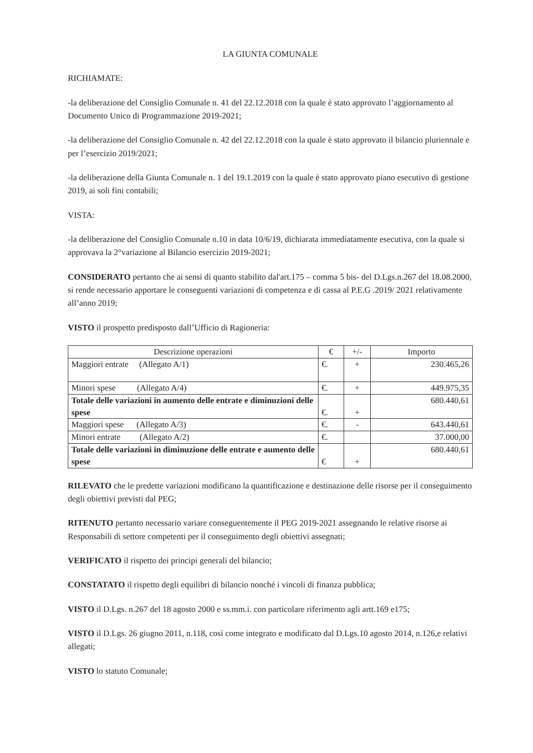LA GIUNTA COMUNALE
RICHIAMATE:
-la deliberazione del Consiglio Comunale n. 41 del 22.12.2018 con la quale è stato approvato l’aggiornamento al Documento Unico di Programmazione 2019-2021;
-la deliberazione del Consiglio Comunale n. 42 del 22.12.2018 con la quale è stato approvato il bilancio pluriennale e per l’esercizio 2019/2021;
-la deliberazione della Giunta Comunale n. 1 del 19.1.2019 con la quale è stato approvato piano esecutivo di gestione 2019, ai soli fini contabili;
VISTA:
-la deliberazione del Consiglio Comunale n.10 in data 10/6/19, dichiarata immediatamente esecutiva, con la quale si approvava la 2°variazione al Bilancio esercizio 2019-2021;
CONSIDERATO pertanto che ai sensi di quanto stabilito dal'art.175 – comma 5 bis- del D.Lgs.n.267 del 18.08.2000, si rende necessario apportare le conseguenti variazioni di competenza e di cassa al P.E.G .2019/ 2021 relativamente all’anno 2019;
VISTO il prospetto predisposto dall’Ufficio di Ragioneria:
| Descrizione operazioni | € | +/- | Importo |
| --- | --- | --- | --- |
| Maggiori entrate (Allegato A/1) | €. | + | 230.465,26 |
| Minori spese (Allegato A/4) | €. | + | 449.975,35 |
| Totale delle variazioni in aumento delle entrate e diminuzioni delle spese | €. | + | 680.440,61 |
| Maggiori spese (Allegato A/3) | €. | - | 643.440,61 |
| Minori entrate (Allegato A/2) | €. | | 37.000,00 |
| Totale delle variazioni in diminuzione delle entrate e aumento delle spese | € | + | 680.440,61 |
RILEVATO che le predette variazioni modificano la quantificazione e destinazione delle risorse per il conseguimento degli obiettivi previsti dal PEG;
RITENUTO pertanto necessario variare conseguentemente il PEG 2019-2021 assegnando le relative risorse ai Responsabili di settore competenti per il conseguimento degli obiettivi assegnati;
VERIFICATO il rispetto dei principi generali del bilancio;
CONSTATATO il rispetto degli equilibri di bilancio nonché i vincoli di finanza pubblica;
VISTO il D.Lgs. n.267 del 18 agosto 2000 e ss.mm.i. con particolare riferimento agli artt.169 e175;
VISTO il D.Lgs. 26 giugno 2011, n.118, così come integrato e modificato dal D.Lgs.10 agosto 2014, n.126,e relativi allegati;
VISTO lo statuto Comunale;